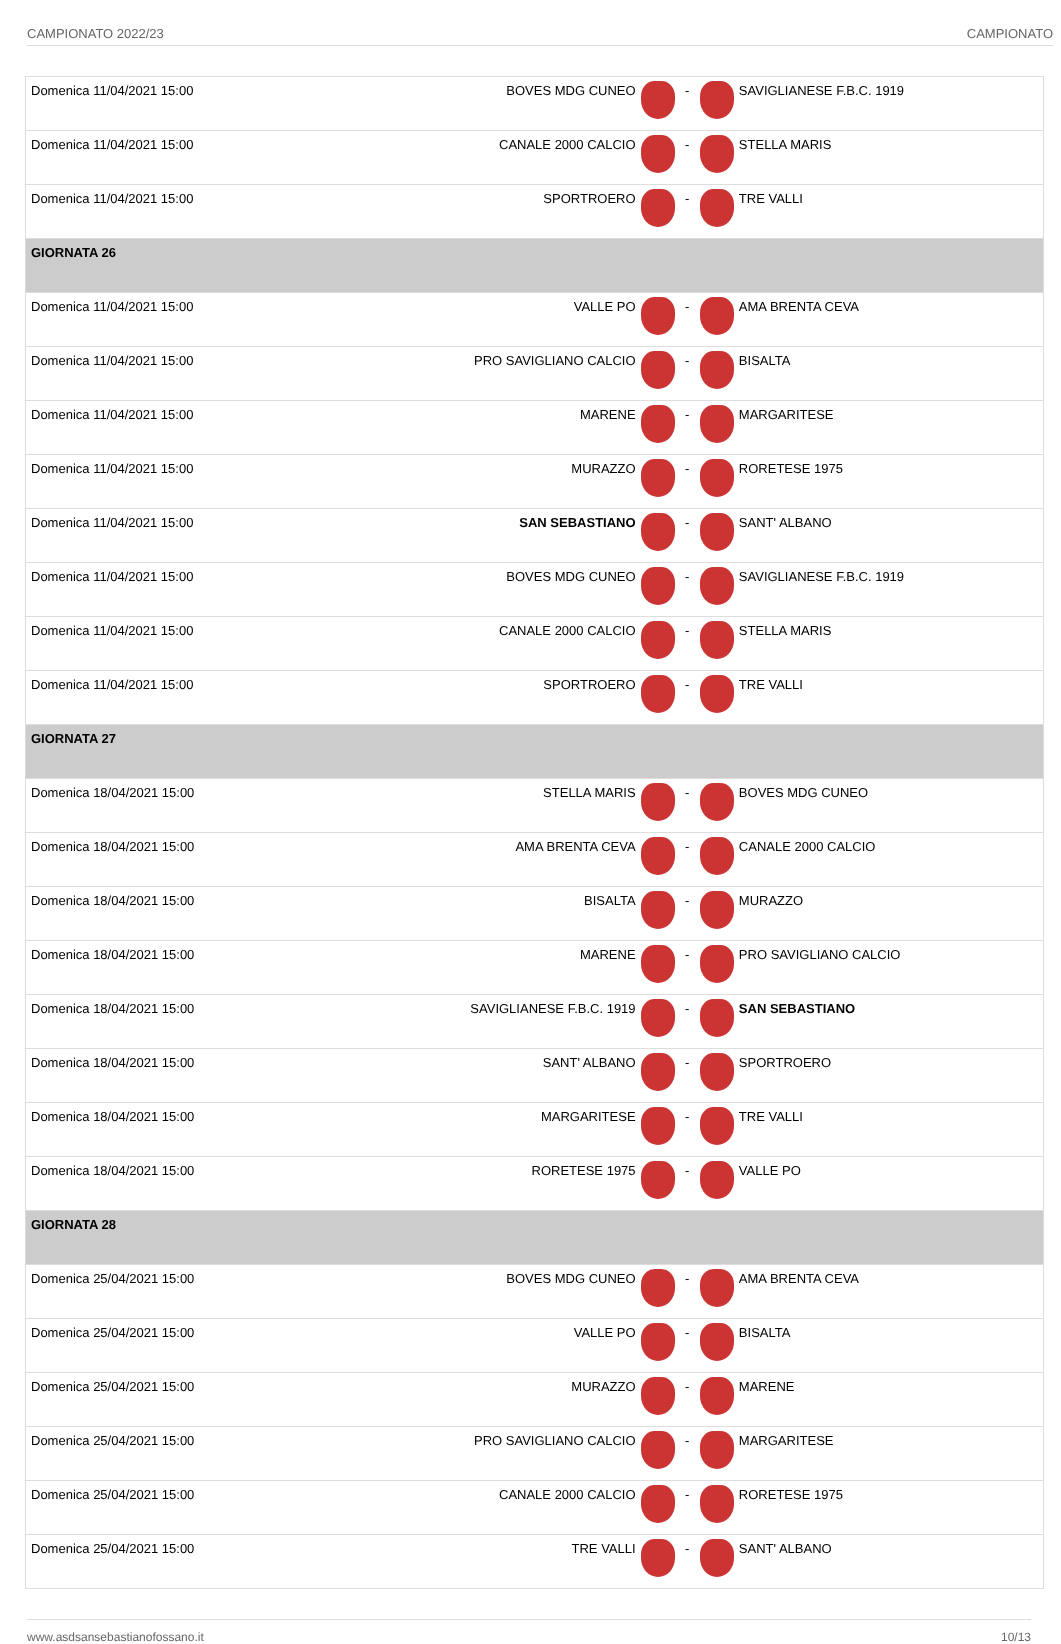CAMPIONATO 2022/23 CAMPIONATO
| Domenica 11/04/2021 15:00 | BOVES MDG CUNEO | | - | | SAVIGLIANESE F.B.C. 1919 |
| Domenica 11/04/2021 15:00 | CANALE 2000 CALCIO | | - | | STELLA MARIS |
| Domenica 11/04/2021 15:00 | SPORTROERO | | - | | TRE VALLI |
| GIORNATA 26 | | | | | |
| Domenica 11/04/2021 15:00 | VALLE PO | | - | | AMA BRENTA CEVA |
| Domenica 11/04/2021 15:00 | PRO SAVIGLIANO CALCIO | | - | | BISALTA |
| Domenica 11/04/2021 15:00 | MARENE | | - | | MARGARITESE |
| Domenica 11/04/2021 15:00 | MURAZZO | | - | | RORETESE 1975 |
| Domenica 11/04/2021 15:00 | SAN SEBASTIANO | | - | | SANT' ALBANO |
| Domenica 11/04/2021 15:00 | BOVES MDG CUNEO | | - | | SAVIGLIANESE F.B.C. 1919 |
| Domenica 11/04/2021 15:00 | CANALE 2000 CALCIO | | - | | STELLA MARIS |
| Domenica 11/04/2021 15:00 | SPORTROERO | | - | | TRE VALLI |
| GIORNATA 27 | | | | | |
| Domenica 18/04/2021 15:00 | STELLA MARIS | | - | | BOVES MDG CUNEO |
| Domenica 18/04/2021 15:00 | AMA BRENTA CEVA | | - | | CANALE 2000 CALCIO |
| Domenica 18/04/2021 15:00 | BISALTA | | - | | MURAZZO |
| Domenica 18/04/2021 15:00 | MARENE | | - | | PRO SAVIGLIANO CALCIO |
| Domenica 18/04/2021 15:00 | SAVIGLIANESE F.B.C. 1919 | | - | | SAN SEBASTIANO |
| Domenica 18/04/2021 15:00 | SANT' ALBANO | | - | | SPORTROERO |
| Domenica 18/04/2021 15:00 | MARGARITESE | | - | | TRE VALLI |
| Domenica 18/04/2021 15:00 | RORETESE 1975 | | - | | VALLE PO |
| GIORNATA 28 | | | | | |
| Domenica 25/04/2021 15:00 | BOVES MDG CUNEO | | - | | AMA BRENTA CEVA |
| Domenica 25/04/2021 15:00 | VALLE PO | | - | | BISALTA |
| Domenica 25/04/2021 15:00 | MURAZZO | | - | | MARENE |
| Domenica 25/04/2021 15:00 | PRO SAVIGLIANO CALCIO | | - | | MARGARITESE |
| Domenica 25/04/2021 15:00 | CANALE 2000 CALCIO | | - | | RORETESE 1975 |
| Domenica 25/04/2021 15:00 | TRE VALLI | | - | | SANT' ALBANO |
www.asdsansebastianofossano.it 10/13